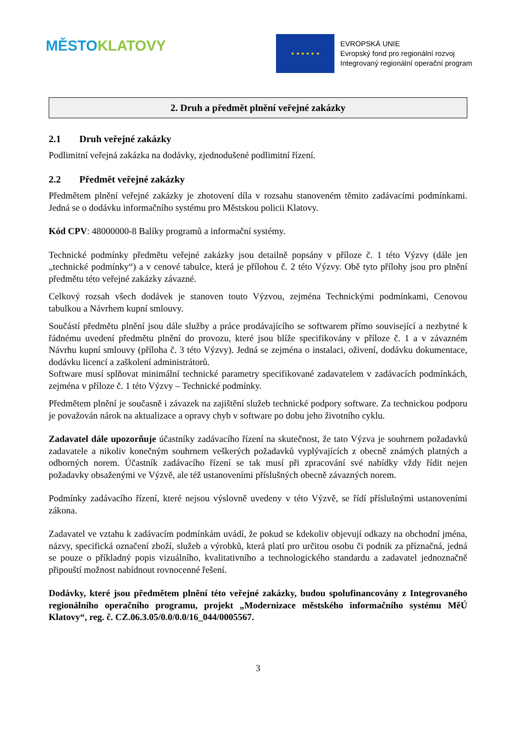MĚSTO KLATOVY
★ ★ ★ ★ ★ ★
EVROPSKÁ UNIE
Evropský fond pro regionální rozvoj
Integrovaný regionální operační program
2. Druh a předmět plnění veřejné zakázky
2.1 Druh veřejné zakázky
Podlimitní veřejná zakázka na dodávky, zjednodušené podlimitní řízení.
2.2 Předmět veřejné zakázky
Předmětem plnění veřejné zakázky je zhotovení díla v rozsahu stanoveném těmito zadávacími podmínkami. Jedná se o dodávku informačního systému pro Městskou policii Klatovy.
Kód CPV: 48000000-8 Balíky programů a informační systémy.
Technické podmínky předmětu veřejné zakázky jsou detailně popsány v příloze č. 1 této Výzvy (dále jen „technické podmínky“) a v cenové tabulce, která je přílohou č. 2 této Výzvy. Obě tyto přílohy jsou pro plnění předmětu této veřejné zakázky závazné.
Celkový rozsah všech dodávek je stanoven touto Výzvou, zejména Technickými podmínkami, Cenovou tabulkou a Návrhem kupní smlouvy.
Součástí předmětu plnění jsou dále služby a práce prodávajícího se softwarem přímo související a nezbytné k řádnému uvedení předmětu plnění do provozu, které jsou blíže specifikovány v příloze č. 1 a v závazném Návrhu kupní smlouvy (příloha č. 3 této Výzvy). Jedná se zejména o instalaci, oživení, dodávku dokumentace, dodávku licencí a zaškolení administrátorů.
Software musí splňovat minimální technické parametry specifikované zadavatelem v zadávacích podmínkách, zejména v příloze č. 1 této Výzvy – Technické podmínky.
Předmětem plnění je současně i závazek na zajištění služeb technické podpory software. Za technickou podporu je považován nárok na aktualizace a opravy chyb v software po dobu jeho životního cyklu.
Zadavatel dále upozorňuje účastníky zadávacího řízení na skutečnost, že tato Výzva je souhrnem požadavků zadavatele a nikoliv konečným souhrnem veškerých požadavků vyplývajících z obecně známých platných a odborných norem. Účastník zadávacího řízení se tak musí při zpracování své nabídky vždy řídit nejen požadavky obsaženými ve Výzvě, ale též ustanoveními příslušných obecně závazných norem.
Podmínky zadávacího řízení, které nejsou výslovně uvedeny v této Výzvě, se řídí příslušnými ustanoveními zákona.
Zadavatel ve vztahu k zadávacím podmínkám uvádí, že pokud se kdekoliv objevují odkazy na obchodní jména, názvy, specifická označení zboží, služeb a výrobků, která platí pro určitou osobu či podnik za příznačná, jedná se pouze o příkladný popis vizuálního, kvalitativního a technologického standardu a zadavatel jednoznačně připouští možnost nabídnout rovnocenné řešení.
Dodávky, které jsou předmětem plnění této veřejné zakázky, budou spolufinancovány z Integrovaného regionálního operačního programu, projekt „Modernizace městského informačního systému MěÚ Klatovy“, reg. č. CZ.06.3.05/0.0/0.0/16_044/0005567.
3